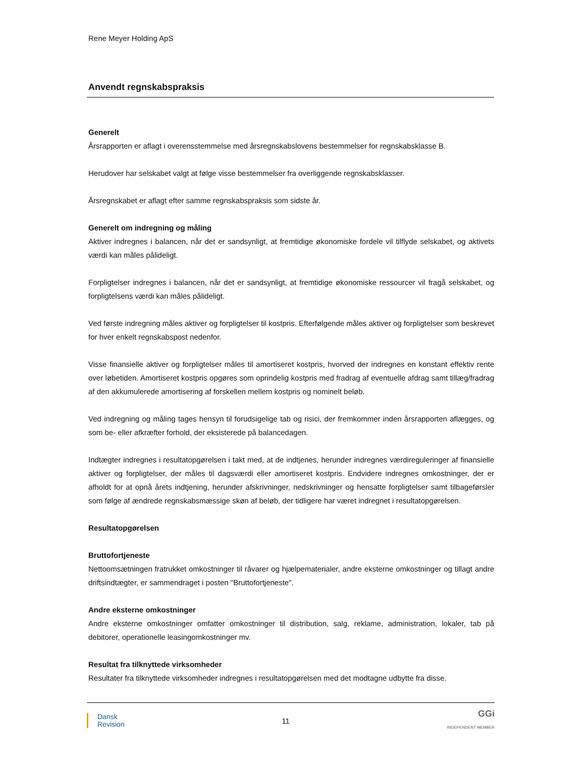Rene Meyer Holding ApS
Anvendt regnskabspraksis
Generelt
Årsrapporten er aflagt i overensstemmelse med årsregnskabslovens bestemmelser for regnskabsklasse B.
Herudover har selskabet valgt at følge visse bestemmelser fra overliggende regnskabsklasser.
Årsregnskabet er aflagt efter samme regnskabspraksis som sidste år.
Generelt om indregning og måling
Aktiver indregnes i balancen, når det er sandsynligt, at fremtidige økonomiske fordele vil tilflyde selskabet, og aktivets værdi kan måles pålideligt.
Forpligtelser indregnes i balancen, når det er sandsynligt, at fremtidige økonomiske ressourcer vil fragå selskabet, og forpligtelsens værdi kan måles pålideligt.
Ved første indregning måles aktiver og forpligtelser til kostpris. Efterfølgende måles aktiver og forpligtelser som beskrevet for hver enkelt regnskabspost nedenfor.
Visse finansielle aktiver og forpligtelser måles til amortiseret kostpris, hvorved der indregnes en konstant effektiv rente over løbetiden. Amortiseret kostpris opgøres som oprindelig kostpris med fradrag af eventuelle afdrag samt tillæg/fradrag af den akkumulerede amortisering af forskellen mellem kostpris og nominelt beløb.
Ved indregning og måling tages hensyn til forudsigelige tab og risici, der fremkommer inden årsrapporten aflægges, og som be- eller afkræfter forhold, der eksisterede på balancedagen.
Indtægter indregnes i resultatopgørelsen i takt med, at de indtjenes, herunder indregnes værdireguleringer af finansielle aktiver og forpligtelser, der måles til dagsværdi eller amortiseret kostpris. Endvidere indregnes omkostninger, der er afholdt for at opnå årets indtjening, herunder afskrivninger, nedskrivninger og hensatte forpligtelser samt tilbageførsler som følge af ændrede regnskabsmæssige skøn af beløb, der tidligere har været indregnet i resultatopgørelsen.
Resultatopgørelsen
Bruttofortjeneste
Nettoomsætningen fratrukket omkostninger til råvarer og hjælpematerialer, andre eksterne omkostninger og tillagt andre driftsindtægter, er sammendraget i posten "Bruttofortjeneste".
Andre eksterne omkostninger
Andre eksterne omkostninger omfatter omkostninger til distribution, salg, reklame, administration, lokaler, tab på debitorer, operationelle leasingomkostninger mv.
Resultat fra tilknyttede virksomheder
Resultater fra tilknyttede virksomheder indregnes i resultatopgørelsen med det modtagne udbytte fra disse.
Dansk
Revision
11
GGi
INDEPENDENT MEMBER